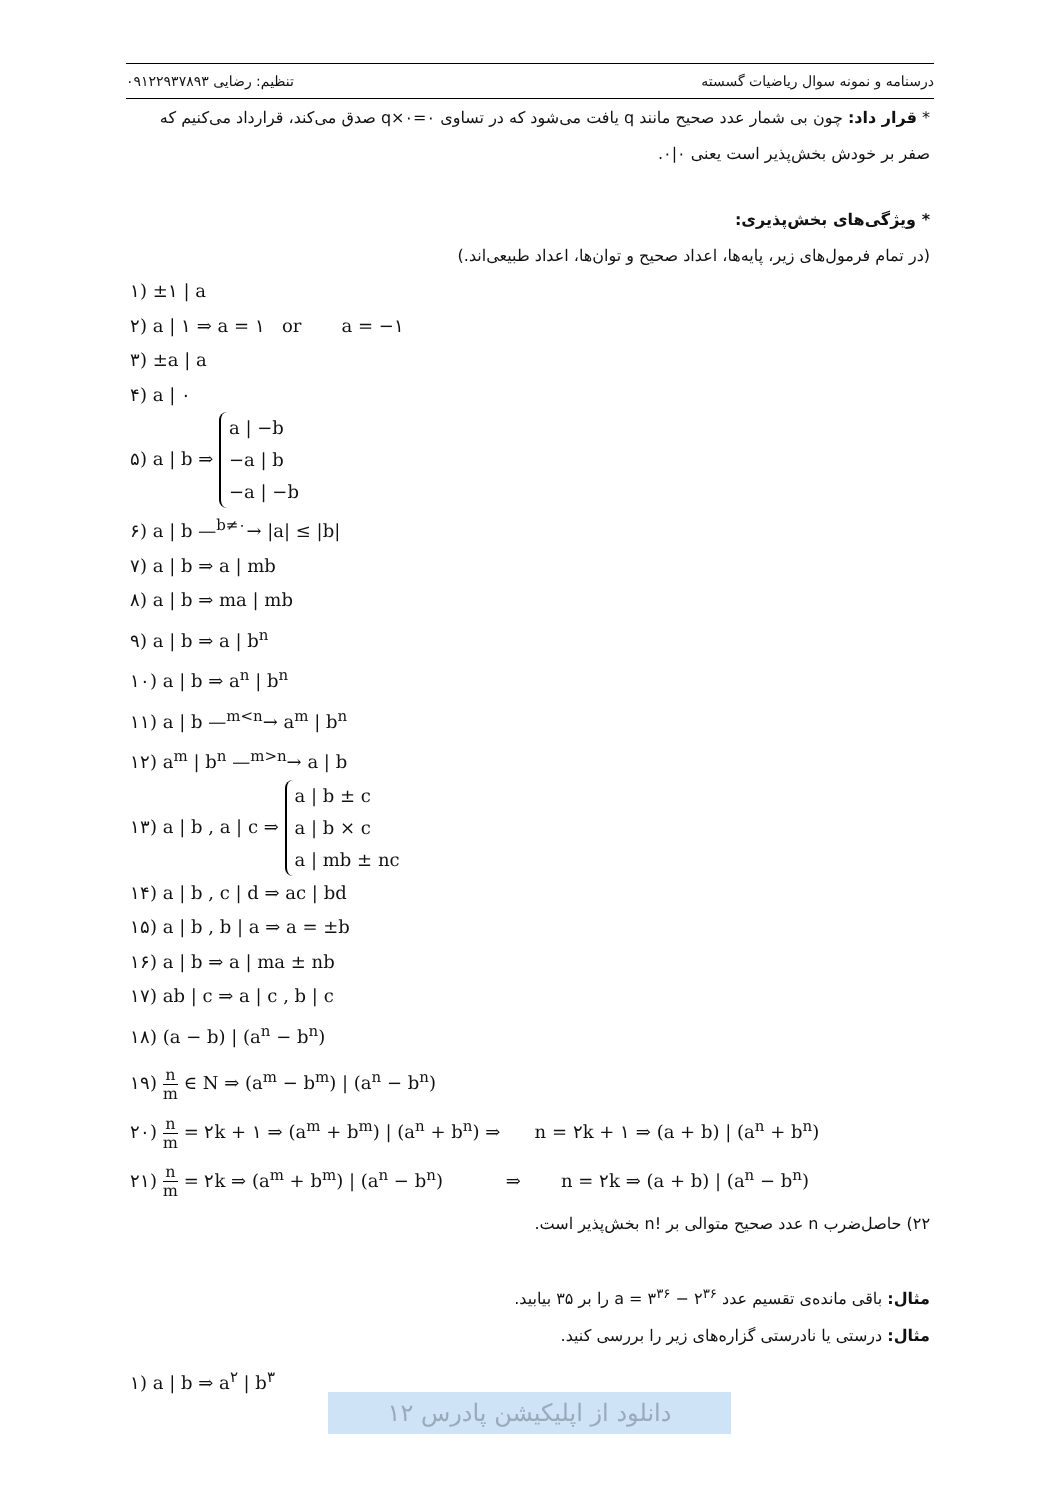تنظیم: رضایی ۰۹۱۲۲۹۳۷۸۹۳ درسنامه و نمونه سوال ریاضیات گسسته
* قرار داد: چون بی شمار عدد صحیح مانند q یافت می‌شود که در تساوی ۰=۰×q صدق می‌کند، قرارداد می‌کنیم که صفر بر خودش بخش‌پذیر است یعنی ۰|۰.
* ویژگی‌های بخش‌پذیری:
(در تمام فرمول‌های زیر، پایه‌ها، اعداد صحیح و توان‌ها، اعداد طبیعی‌اند.)
۱) ±۱ | a
۲) a | ۱ ⇒ a = ۱ or a = −۱
۳) ±a | a
۴) a | ۰
۵) a | b ⇒ a | −b
−a | b
−a | −b
۶) a | b —<sup>b≠۰</sup>→ |a| ≤ |b|
۷) a | b ⇒ a | mb
۸) a | b ⇒ ma | mb
۹) a | b ⇒ a | b<sup>n</sup>
۱۰) a | b ⇒ a<sup>n</sup> | b<sup>n</sup>
۱۱) a | b —<sup>m<n</sup>→ a<sup>m</sup> | b<sup>n</sup>
۱۲) a<sup>m</sup> | b<sup>n</sup> —<sup>m>n</sup>→ a | b
۱۳) a | b , a | c ⇒ a | b ± c
a | b × c
a | mb ± nc
۱۴) a | b , c | d ⇒ ac | bd
۱۵) a | b , b | a ⇒ a = ±b
۱۶) a | b ⇒ a | ma ± nb
۱۷) ab | c ⇒ a | c , b | c
۱۸) (a − b) | (a<sup>n</sup> − b<sup>n</sup>)
۱۹) n m ∈ N ⇒ (a<sup>m</sup> − b<sup>m</sup>) | (a<sup>n</sup> − b<sup>n</sup>)
۲۰) n m = ۲k + ۱ ⇒ (a<sup>m</sup> + b<sup>m</sup>) | (a<sup>n</sup> + b<sup>n</sup>) ⇒ n = ۲k + ۱ ⇒ (a + b) | (a<sup>n</sup> + b<sup>n</sup>)
۲۱) n m = ۲k ⇒ (a<sup>m</sup> + b<sup>m</sup>) | (a<sup>n</sup> − b<sup>n</sup>) ⇒ n = ۲k ⇒ (a + b) | (a<sup>n</sup> − b<sup>n</sup>)
۲۲) حاصل‌ضرب n عدد صحیح متوالی بر !n بخش‌پذیر است.
مثال: باقی مانده‌ی تقسیم عدد a = ۳<sup>۳۶</sup> − ۲<sup>۳۶</sup> را بر ۳۵ بیابید.
مثال: درستی یا نادرستی گزاره‌های زیر را بررسی کنید.
۱) a | b ⇒ a<sup>۲</sup> | b<sup>۳</sup>
دانلود از اپلیکیشن پادرس ۱۲